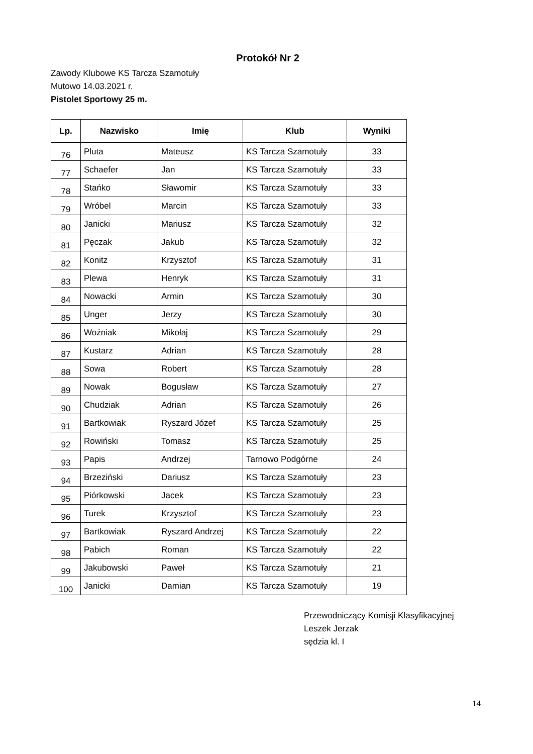Protokół Nr 2
Zawody Klubowe KS Tarcza Szamotuły
Mutowo 14.03.2021 r.
Pistolet Sportowy 25 m.
| Lp. | Nazwisko | Imię | Klub | Wyniki |
| --- | --- | --- | --- | --- |
| 76 | Pluta | Mateusz | KS Tarcza Szamotuły | 33 |
| 77 | Schaefer | Jan | KS Tarcza Szamotuły | 33 |
| 78 | Stańko | Sławomir | KS Tarcza Szamotuły | 33 |
| 79 | Wróbel | Marcin | KS Tarcza Szamotuły | 33 |
| 80 | Janicki | Mariusz | KS Tarcza Szamotuły | 32 |
| 81 | Pęczak | Jakub | KS Tarcza Szamotuły | 32 |
| 82 | Konitz | Krzysztof | KS Tarcza Szamotuły | 31 |
| 83 | Plewa | Henryk | KS Tarcza Szamotuły | 31 |
| 84 | Nowacki | Armin | KS Tarcza Szamotuły | 30 |
| 85 | Unger | Jerzy | KS Tarcza Szamotuły | 30 |
| 86 | Woźniak | Mikołaj | KS Tarcza Szamotuły | 29 |
| 87 | Kustarz | Adrian | KS Tarcza Szamotuły | 28 |
| 88 | Sowa | Robert | KS Tarcza Szamotuły | 28 |
| 89 | Nowak | Bogusław | KS Tarcza Szamotuły | 27 |
| 90 | Chudziak | Adrian | KS Tarcza Szamotuły | 26 |
| 91 | Bartkowiak | Ryszard Józef | KS Tarcza Szamotuły | 25 |
| 92 | Rowiński | Tomasz | KS Tarcza Szamotuły | 25 |
| 93 | Papis | Andrzej | Tarnowo Podgórne | 24 |
| 94 | Brzeziński | Dariusz | KS Tarcza Szamotuły | 23 |
| 95 | Piórkowski | Jacek | KS Tarcza Szamotuły | 23 |
| 96 | Turek | Krzysztof | KS Tarcza Szamotuły | 23 |
| 97 | Bartkowiak | Ryszard Andrzej | KS Tarcza Szamotuły | 22 |
| 98 | Pabich | Roman | KS Tarcza Szamotuły | 22 |
| 99 | Jakubowski | Paweł | KS Tarcza Szamotuły | 21 |
| 100 | Janicki | Damian | KS Tarcza Szamotuły | 19 |
Przewodniczący Komisji Klasyfikacyjnej
Leszek Jerzak
sędzia kl. I
14